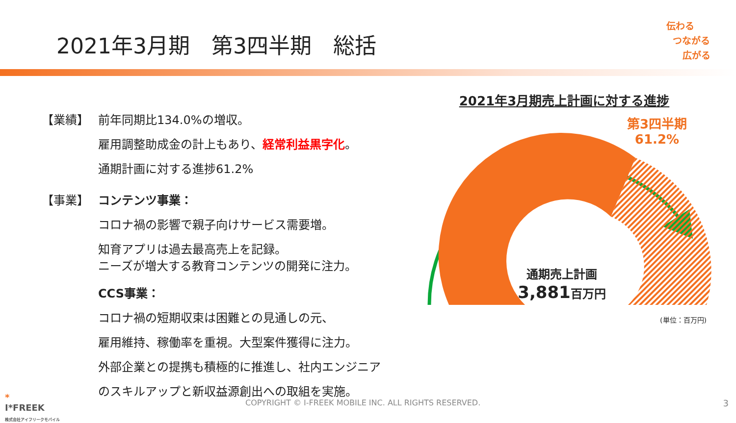2021年3月期　第3四半期　総括
伝わる
つながる
広がる
【業績】 前年同期比134.0%の増収。
雇用調整助成金の計上もあり、経常利益黒字化。
通期計画に対する進捗61.2%
【事業】 コンテンツ事業：
コロナ禍の影響で親子向けサービス需要増。
知育アプリは過去最高売上を記録。
ニーズが増大する教育コンテンツの開発に注力。
CCS事業：
コロナ禍の短期収束は困難との見通しの元、
雇用維持、稼働率を重視。大型案件獲得に注力。
外部企業との提携も積極的に推進し、社内エンジニア
のスキルアップと新収益源創出への取組を実施。
2021年3月期売上計画に対する進捗
第3四半期
61.2%
通期売上計画
3,881百万円
(単位：百万円)
*
I*FREEK
株式会社アイフリークモバイル
COPYRIGHT © I-FREEK MOBILE INC. ALL RIGHTS RESERVED.
3